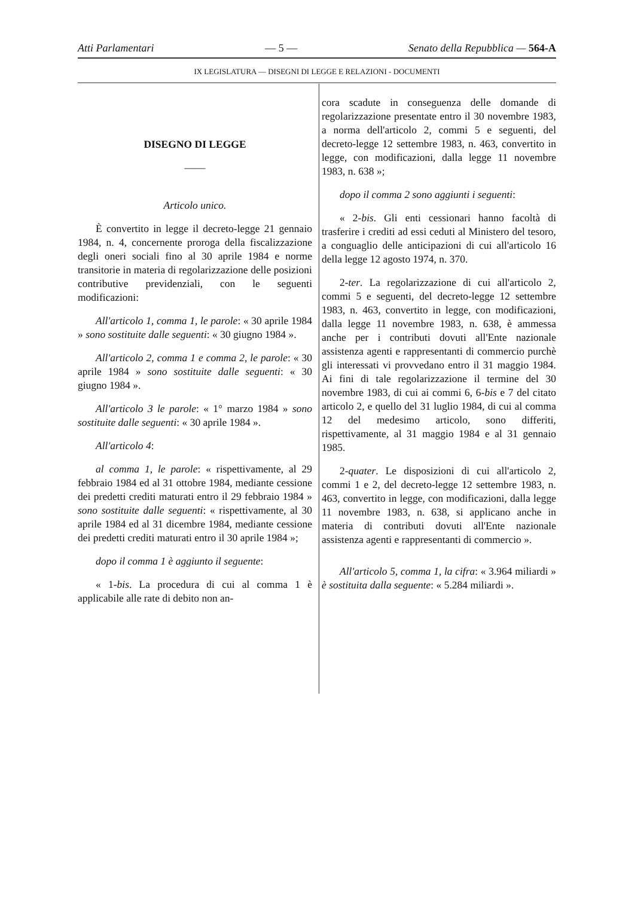Atti Parlamentari — 5 — Senato della Repubblica — 564-A
IX LEGISLATURA — DISEGNI DI LEGGE E RELAZIONI - DOCUMENTI
DISEGNO DI LEGGE
——
Articolo unico.
È convertito in legge il decreto-legge 21 gennaio 1984, n. 4, concernente proroga della fiscalizzazione degli oneri sociali fino al 30 aprile 1984 e norme transitorie in materia di regolarizzazione delle posizioni contributive previdenziali, con le seguenti modificazioni:
All'articolo 1, comma 1, le parole: « 30 aprile 1984 » sono sostituite dalle seguenti: « 30 giugno 1984 ».
All'articolo 2, comma 1 e comma 2, le parole: « 30 aprile 1984 » sono sostituite dalle seguenti: « 30 giugno 1984 ».
All'articolo 3 le parole: « 1° marzo 1984 » sono sostituite dalle seguenti: « 30 aprile 1984 ».
All'articolo 4:
al comma 1, le parole: « rispettivamente, al 29 febbraio 1984 ed al 31 ottobre 1984, mediante cessione dei predetti crediti maturati entro il 29 febbraio 1984 » sono sostituite dalle seguenti: « rispettivamente, al 30 aprile 1984 ed al 31 dicembre 1984, mediante cessione dei predetti crediti maturati entro il 30 aprile 1984 »;
dopo il comma 1 è aggiunto il seguente:
« 1-bis. La procedura di cui al comma 1 è applicabile alle rate di debito non an-
cora scadute in conseguenza delle domande di regolarizzazione presentate entro il 30 novembre 1983, a norma dell'articolo 2, commi 5 e seguenti, del decreto-legge 12 settembre 1983, n. 463, convertito in legge, con modificazioni, dalla legge 11 novembre 1983, n. 638 »;
dopo il comma 2 sono aggiunti i seguenti:
« 2-bis. Gli enti cessionari hanno facoltà di trasferire i crediti ad essi ceduti al Ministero del tesoro, a conguaglio delle anticipazioni di cui all'articolo 16 della legge 12 agosto 1974, n. 370.
2-ter. La regolarizzazione di cui all'articolo 2, commi 5 e seguenti, del decreto-legge 12 settembre 1983, n. 463, convertito in legge, con modificazioni, dalla legge 11 novembre 1983, n. 638, è ammessa anche per i contributi dovuti all'Ente nazionale assistenza agenti e rappresentanti di commercio purchè gli interessati vi provvedano entro il 31 maggio 1984. Ai fini di tale regolarizzazione il termine del 30 novembre 1983, di cui ai commi 6, 6-bis e 7 del citato articolo 2, e quello del 31 luglio 1984, di cui al comma 12 del medesimo articolo, sono differiti, rispettivamente, al 31 maggio 1984 e al 31 gennaio 1985.
2-quater. Le disposizioni di cui all'articolo 2, commi 1 e 2, del decreto-legge 12 settembre 1983, n. 463, convertito in legge, con modificazioni, dalla legge 11 novembre 1983, n. 638, si applicano anche in materia di contributi dovuti all'Ente nazionale assistenza agenti e rappresentanti di commercio ».
All'articolo 5, comma 1, la cifra: « 3.964 miliardi » è sostituita dalla seguente: « 5.284 miliardi ».